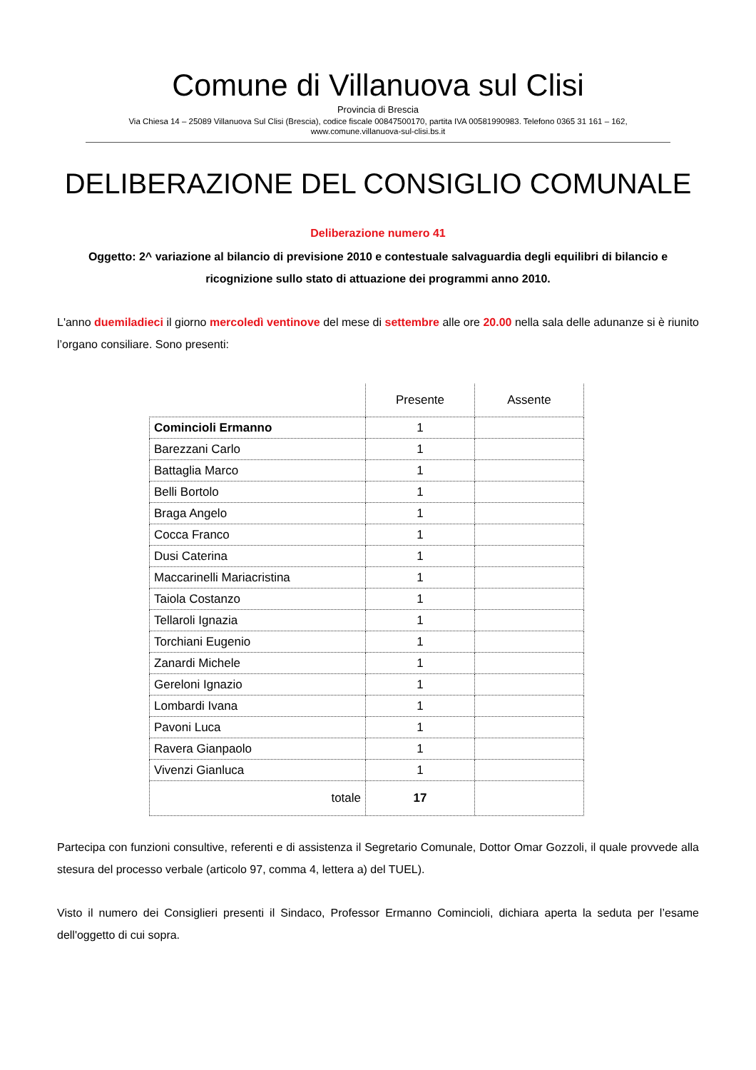Comune di Villanuova sul Clisi
Provincia di Brescia
Via Chiesa 14 – 25089 Villanuova Sul Clisi (Brescia), codice fiscale 00847500170, partita IVA 00581990983. Telefono 0365 31 161 – 162,
www.comune.villanuova-sul-clisi.bs.it
DELIBERAZIONE DEL CONSIGLIO COMUNALE
Deliberazione numero 41
Oggetto: 2^ variazione al bilancio di previsione 2010 e contestuale salvaguardia degli equilibri di bilancio e ricognizione sullo stato di attuazione dei programmi anno 2010.
L'anno duemiladieci il giorno mercoledì ventinove del mese di settembre alle ore 20.00 nella sala delle adunanze si è riunito l’organo consiliare. Sono presenti:
| | Presente | Assente |
| --- | --- | --- |
| Comincioli Ermanno | 1 | |
| Barezzani Carlo | 1 | |
| Battaglia Marco | 1 | |
| Belli Bortolo | 1 | |
| Braga Angelo | 1 | |
| Cocca Franco | 1 | |
| Dusi Caterina | 1 | |
| Maccarinelli Mariacristina | 1 | |
| Taiola Costanzo | 1 | |
| Tellaroli Ignazia | 1 | |
| Torchiani Eugenio | 1 | |
| Zanardi Michele | 1 | |
| Gereloni Ignazio | 1 | |
| Lombardi Ivana | 1 | |
| Pavoni Luca | 1 | |
| Ravera Gianpaolo | 1 | |
| Vivenzi Gianluca | 1 | |
| totale | 17 | |
Partecipa con funzioni consultive, referenti e di assistenza il Segretario Comunale, Dottor Omar Gozzoli, il quale provvede alla stesura del processo verbale (articolo 97, comma 4, lettera a) del TUEL).
Visto il numero dei Consiglieri presenti il Sindaco, Professor Ermanno Comincioli, dichiara aperta la seduta per l’esame dell'oggetto di cui sopra.